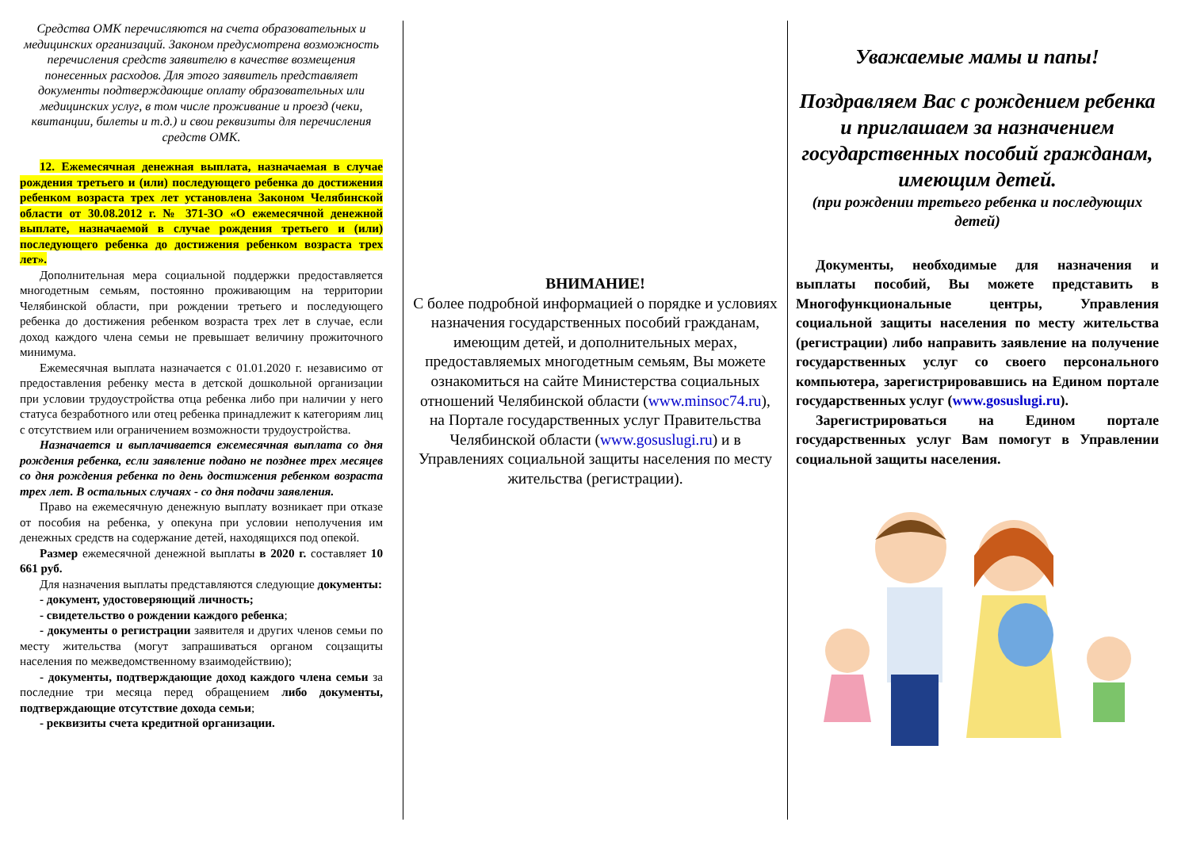Средства ОМК перечисляются на счета образовательных и медицинских организаций. Законом предусмотрена возможность перечисления средств заявителю в качестве возмещения понесенных расходов. Для этого заявитель представляет документы подтверждающие оплату образовательных или медицинских услуг, в том числе проживание и проезд (чеки, квитанции, билеты и т.д.) и свои реквизиты для перечисления средств ОМК.
12. Ежемесячная денежная выплата, назначаемая в случае рождения третьего и (или) последующего ребенка до достижения ребенком возраста трех лет установлена Законом Челябинской области от 30.08.2012 г. № 371-ЗО «О ежемесячной денежной выплате, назначаемой в случае рождения третьего и (или) последующего ребенка до достижения ребенком возраста трех лет».
Дополнительная мера социальной поддержки предоставляется многодетным семьям, постоянно проживающим на территории Челябинской области, при рождении третьего и последующего ребенка до достижения ребенком возраста трех лет в случае, если доход каждого члена семьи не превышает величину прожиточного минимума.
Ежемесячная выплата назначается с 01.01.2020 г. независимо от предоставления ребенку места в детской дошкольной организации при условии трудоустройства отца ребенка либо при наличии у него статуса безработного или отец ребенка принадлежит к категориям лиц с отсутствием или ограничением возможности трудоустройства.
Назначается и выплачивается ежемесячная выплата со дня рождения ребенка, если заявление подано не позднее трех месяцев со дня рождения ребенка по день достижения ребенком возраста трех лет. В остальных случаях - со дня подачи заявления.
Право на ежемесячную денежную выплату возникает при отказе от пособия на ребенка, у опекуна при условии неполучения им денежных средств на содержание детей, находящихся под опекой.
Размер ежемесячной денежной выплаты в 2020 г. составляет 10 661 руб.
Для назначения выплаты представляются следующие документы:
- документ, удостоверяющий личность;
- свидетельство о рождении каждого ребенка;
- документы о регистрации заявителя и других членов семьи по месту жительства (могут запрашиваться органом соцзащиты населения по межведомственному взаимодействию);
- документы, подтверждающие доход каждого члена семьи за последние три месяца перед обращением либо документы, подтверждающие отсутствие дохода семьи;
- реквизиты счета кредитной организации.
ВНИМАНИЕ!
С более подробной информацией о порядке и условиях назначения государственных пособий гражданам, имеющим детей, и дополнительных мерах, предоставляемых многодетным семьям, Вы можете ознакомиться на сайте Министерства социальных отношений Челябинской области (www.minsoc74.ru), на Портале государственных услуг Правительства Челябинской области (www.gosuslugi.ru) и в Управлениях социальной защиты населения по месту жительства (регистрации).
Уважаемые мамы и папы!
Поздравляем Вас с рождением ребенка и приглашаем за назначением государственных пособий гражданам, имеющим детей.
(при рождении третьего ребенка и последующих детей)
Документы, необходимые для назначения и выплаты пособий, Вы можете представить в Многофункциональные центры, Управления социальной защиты населения по месту жительства (регистрации) либо направить заявление на получение государственных услуг со своего персонального компьютера, зарегистрировавшись на Едином портале государственных услуг (www.gosuslugi.ru).
Зарегистрироваться на Едином портале государственных услуг Вам помогут в Управлении социальной защиты населения.